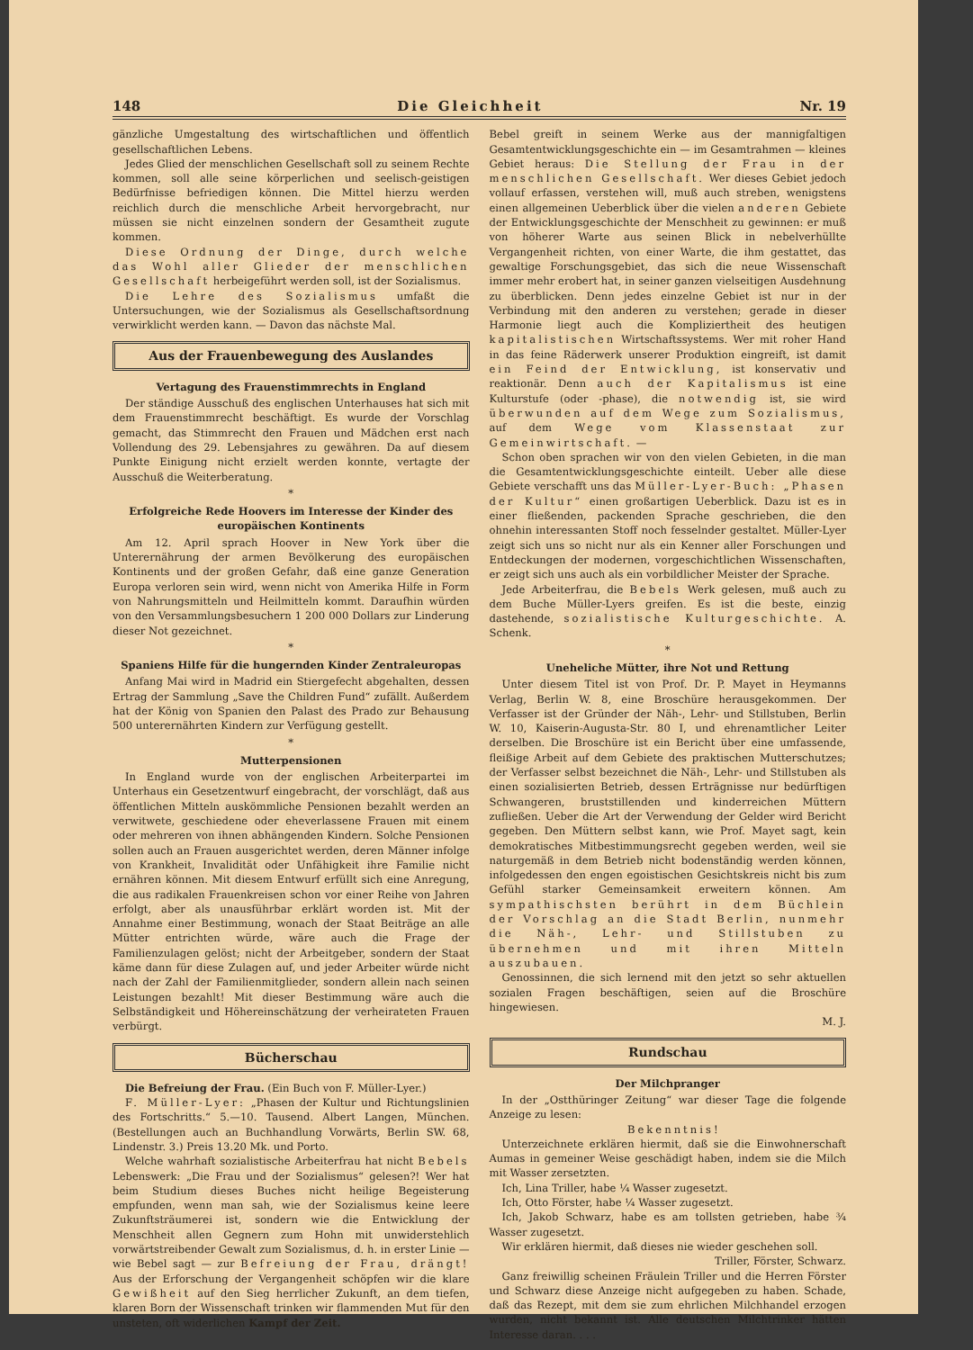148 Die Gleichheit Nr. 19
gänzliche Umgestaltung des wirtschaftlichen und öffentlich gesellschaftlichen Lebens.
Jedes Glied der menschlichen Gesellschaft soll zu seinem Rechte kommen, soll alle seine körperlichen und seelisch-geistigen Bedürfnisse befriedigen können. Die Mittel hierzu werden reichlich durch die menschliche Arbeit hervorgebracht, nur müssen sie nicht einzelnen sondern der Gesamtheit zugute kommen.
Diese Ordnung der Dinge, durch welche das Wohl aller Glieder der menschlichen Gesellschaft herbeigeführt werden soll, ist der Sozialismus.
Die Lehre des Sozialismus umfaßt die Untersuchungen, wie der Sozialismus als Gesellschaftsordnung verwirklicht werden kann. — Davon das nächste Mal.
Aus der Frauenbewegung des Auslandes
Vertagung des Frauenstimmrechts in England
Der ständige Ausschuß des englischen Unterhauses hat sich mit dem Frauenstimmrecht beschäftigt. Es wurde der Vorschlag gemacht, das Stimmrecht den Frauen und Mädchen erst nach Vollendung des 29. Lebensjahres zu gewähren. Da auf diesem Punkte Einigung nicht erzielt werden konnte, vertagte der Ausschuß die Weiterberatung.
*
Erfolgreiche Rede Hoovers im Interesse der Kinder des europäischen Kontinents
Am 12. April sprach Hoover in New York über die Unterernährung der armen Bevölkerung des europäischen Kontinents und der großen Gefahr, daß eine ganze Generation Europa verloren sein wird, wenn nicht von Amerika Hilfe in Form von Nahrungsmitteln und Heilmitteln kommt. Daraufhin würden von den Versammlungsbesuchern 1 200 000 Dollars zur Linderung dieser Not gezeichnet.
*
Spaniens Hilfe für die hungernden Kinder Zentraleuropas
Anfang Mai wird in Madrid ein Stiergefecht abgehalten, dessen Ertrag der Sammlung „Save the Children Fund“ zufällt. Außerdem hat der König von Spanien den Palast des Prado zur Behausung 500 unterernährten Kindern zur Verfügung gestellt.
*
Mutterpensionen
In England wurde von der englischen Arbeiterpartei im Unterhaus ein Gesetzentwurf eingebracht, der vorschlägt, daß aus öffentlichen Mitteln auskömmliche Pensionen bezahlt werden an verwitwete, geschiedene oder eheverlassene Frauen mit einem oder mehreren von ihnen abhängenden Kindern. Solche Pensionen sollen auch an Frauen ausgerichtet werden, deren Männer infolge von Krankheit, Invalidität oder Unfähigkeit ihre Familie nicht ernähren können. Mit diesem Entwurf erfüllt sich eine Anregung, die aus radikalen Frauenkreisen schon vor einer Reihe von Jahren erfolgt, aber als unausführbar erklärt worden ist. Mit der Annahme einer Bestimmung, wonach der Staat Beiträge an alle Mütter entrichten würde, wäre auch die Frage der Familienzulagen gelöst; nicht der Arbeitgeber, sondern der Staat käme dann für diese Zulagen auf, und jeder Arbeiter würde nicht nach der Zahl der Familienmitglieder, sondern allein nach seinen Leistungen bezahlt! Mit dieser Bestimmung wäre auch die Selbständigkeit und Höhereinschätzung der verheirateten Frauen verbürgt.
Bücherschau
Die Befreiung der Frau. (Ein Buch von F. Müller-Lyer.)
F. Müller-Lyer: „Phasen der Kultur und Richtungslinien des Fortschritts.“ 5.—10. Tausend. Albert Langen, München. (Bestellungen auch an Buchhandlung Vorwärts, Berlin SW. 68, Lindenstr. 3.) Preis 13.20 Mk. und Porto.
Welche wahrhaft sozialistische Arbeiterfrau hat nicht Bebels Lebenswerk: „Die Frau und der Sozialismus“ gelesen?! Wer hat beim Studium dieses Buches nicht heilige Begeisterung empfunden, wenn man sah, wie der Sozialismus keine leere Zukunftsträumerei ist, sondern wie die Entwicklung der Menschheit allen Gegnern zum Hohn mit unwiderstehlich vorwärtstreibender Gewalt zum Sozialismus, d. h. in erster Linie — wie Bebel sagt — zur Befreiung der Frau, drängt! Aus der Erforschung der Vergangenheit schöpfen wir die klare Gewißheit auf den Sieg herrlicher Zukunft, an dem tiefen, klaren Born der Wissenschaft trinken wir flammenden Mut für den unsteten, oft widerlichen Kampf der Zeit.
Bebel greift in seinem Werke aus der mannigfaltigen Gesamtentwicklungsgeschichte ein — im Gesamtrahmen — kleines Gebiet heraus: Die Stellung der Frau in der menschlichen Gesellschaft. Wer dieses Gebiet jedoch vollauf erfassen, verstehen will, muß auch streben, wenigstens einen allgemeinen Ueberblick über die vielen anderen Gebiete der Entwicklungsgeschichte der Menschheit zu gewinnen: er muß von höherer Warte aus seinen Blick in nebelverhüllte Vergangenheit richten, von einer Warte, die ihm gestattet, das gewaltige Forschungsgebiet, das sich die neue Wissenschaft immer mehr erobert hat, in seiner ganzen vielseitigen Ausdehnung zu überblicken. Denn jedes einzelne Gebiet ist nur in der Verbindung mit den anderen zu verstehen; gerade in dieser Harmonie liegt auch die Kompliziertheit des heutigen kapitalistischen Wirtschaftssystems. Wer mit roher Hand in das feine Räderwerk unserer Produktion eingreift, ist damit ein Feind der Entwicklung, ist konservativ und reaktionär. Denn auch der Kapitalismus ist eine Kulturstufe (oder -phase), die notwendig ist, sie wird überwunden auf dem Wege zum Sozialismus, auf dem Wege vom Klassenstaat zur Gemeinwirtschaft. —
Schon oben sprachen wir von den vielen Gebieten, in die man die Gesamtentwicklungsgeschichte einteilt. Ueber alle diese Gebiete verschafft uns das Müller-Lyer-Buch: „Phasen der Kultur“ einen großartigen Ueberblick. Dazu ist es in einer fließenden, packenden Sprache geschrieben, die den ohnehin interessanten Stoff noch fesselnder gestaltet. Müller-Lyer zeigt sich uns so nicht nur als ein Kenner aller Forschungen und Entdeckungen der modernen, vorgeschichtlichen Wissenschaften, er zeigt sich uns auch als ein vorbildlicher Meister der Sprache.
Jede Arbeiterfrau, die Bebels Werk gelesen, muß auch zu dem Buche Müller-Lyers greifen. Es ist die beste, einzig dastehende, sozialistische Kulturgeschichte. A. Schenk.
*
Uneheliche Mütter, ihre Not und Rettung
Unter diesem Titel ist von Prof. Dr. P. Mayet in Heymanns Verlag, Berlin W. 8, eine Broschüre herausgekommen. Der Verfasser ist der Gründer der Näh-, Lehr- und Stillstuben, Berlin W. 10, Kaiserin-Augusta-Str. 80 I, und ehrenamtlicher Leiter derselben. Die Broschüre ist ein Bericht über eine umfassende, fleißige Arbeit auf dem Gebiete des praktischen Mutterschutzes; der Verfasser selbst bezeichnet die Näh-, Lehr- und Stillstuben als einen sozialisierten Betrieb, dessen Erträgnisse nur bedürftigen Schwangeren, bruststillenden und kinderreichen Müttern zufließen. Ueber die Art der Verwendung der Gelder wird Bericht gegeben. Den Müttern selbst kann, wie Prof. Mayet sagt, kein demokratisches Mitbestimmungsrecht gegeben werden, weil sie naturgemäß in dem Betrieb nicht bodenständig werden können, infolgedessen den engen egoistischen Gesichtskreis nicht bis zum Gefühl starker Gemeinsamkeit erweitern können. Am sympathischsten berührt in dem Büchlein der Vorschlag an die Stadt Berlin, nunmehr die Näh-, Lehr- und Stillstuben zu übernehmen und mit ihren Mitteln auszubauen.
Genossinnen, die sich lernend mit den jetzt so sehr aktuellen sozialen Fragen beschäftigen, seien auf die Broschüre hingewiesen.
M. J.
Rundschau
Der Milchpranger
In der „Ostthüringer Zeitung“ war dieser Tage die folgende Anzeige zu lesen:
Bekenntnis!
Unterzeichnete erklären hiermit, daß sie die Einwohnerschaft Aumas in gemeiner Weise geschädigt haben, indem sie die Milch mit Wasser zersetzten.
Ich, Lina Triller, habe ¼ Wasser zugesetzt.
Ich, Otto Förster, habe ¼ Wasser zugesetzt.
Ich, Jakob Schwarz, habe es am tollsten getrieben, habe ¾ Wasser zugesetzt.
Wir erklären hiermit, daß dieses nie wieder geschehen soll.
Triller, Förster, Schwarz.
Ganz freiwillig scheinen Fräulein Triller und die Herren Förster und Schwarz diese Anzeige nicht aufgegeben zu haben. Schade, daß das Rezept, mit dem sie zum ehrlichen Milchhandel erzogen wurden, nicht bekannt ist. Alle deutschen Milchtrinker hätten Interesse daran. . . .